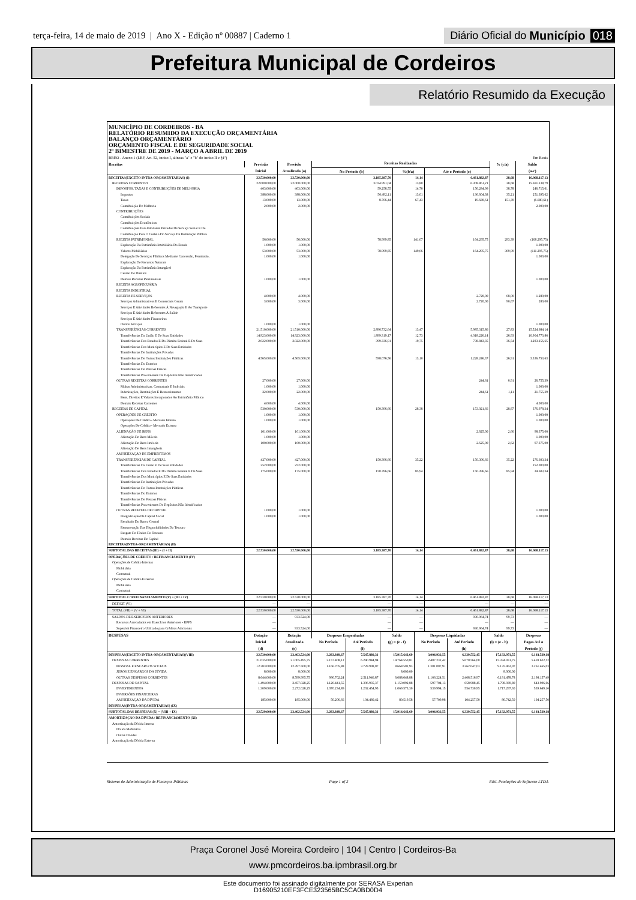terça-feira, 14 de maio de 2019 | Ano X - Edição nº 00887 | Caderno 1
Diário Oficial do Município 018
Prefeitura Municipal de Cordeiros
Relatório Resumido da Execução
MUNICÍPIO DE CORDEIROS - BA
RELATÓRIO RESUMIDO DA EXECUÇÃO ORÇAMENTÁRIA
BALANÇO ORÇAMENTÁRIO
ORÇAMENTO FISCAL E DE SEGURIDADE SOCIAL
2º BIMESTRE DE 2019 - MARÇO A ABRIL DE 2019
RREO - Anexo 1 (LRF, Art. 52, inciso I, alíneas "a" e "b" do inciso II e §1º) Em Reais
| Receitas | Previsão | Previsão | Receitas Realizadas | | | % (c/a) | Saldo |
| --- | --- | --- | --- | --- | --- | --- | --- |
| | Inicial | Atualizada (a) | No Período (b) | %(b/a) | Até o Período (c) | | (a-c) |
| RECEITAS(EXCETO INTRA-ORÇAMENTÁRIAS) (I) | 22.530.000,00 | 22.530.000,00 | 3.185.387,70 | 14,14 | 6.461.882,87 | 28,68 | 16.068.117,13 |
| RECEITAS CORRENTES | 22.000.000,00 | 22.000.000,00 | 3.034.991,04 | 13,80 | 6.308.861,21 | 28,68 | 15.691.138,79 |
| IMPOSTOS, TAXAS E CONTRIBUIÇÕES DE MELHORIA | 403.000,00 | 403.000,00 | 59.258,55 | 14,70 | 156.284,99 | 38,78 | 246.715,01 |
| Impostos | 388.000,00 | 388.000,00 | 50.492,11 | 13,01 | 136.604,38 | 35,21 | 251.395,62 |
| Taxas | 13.000,00 | 13.000,00 | 8.766,44 | 67,43 | 19.680,61 | 151,39 | (6.680,61) |
| Contribuição De Melhoria | 2.000,00 | 2.000,00 | | | | | 2.000,00 |
| CONTRIBUIÇÕES | | | | | | | |
| Contribuições Sociais | | | | | | | |
| Contribuições Econômicas | | | | | | | |
| Contribuições Para Entidades Privadas De Serviço Social E De | | | | | | | |
| Contribuição Para O Custeio Do Serviço De Iluminação Pública | | | | | | | |
| RECEITA PATRIMONIAL | 56.000,00 | 56.000,00 | 78.999,85 | 141,07 | 164.295,75 | 293,39 | (108.295,75) |
| Exploração Do Patrimônio Imobiliário Do Estado | 1.000,00 | 1.000,00 | | | | | 1.000,00 |
| Valores Mobiliários | 53.000,00 | 53.000,00 | 78.999,85 | 149,06 | 164.295,75 | 309,99 | (111.295,75) |
| Delegação De Serviços Públicos Mediante Concessão, Permissão, | 1.000,00 | 1.000,00 | | | | | 1.000,00 |
| Exploração De Recursos Naturais | | | | | | | |
| Exploração Do Patrimônio Intangível | | | | | | | |
| Cessão De Direitos | | | | | | | |
| Demais Receitas Patrimoniais | 1.000,00 | 1.000,00 | | | | | 1.000,00 |
| RECEITA AGROPECUÁRIA | | | | | | | |
| RECEITA INDUSTRIAL | | | | | | | |
| RECEITA DE SERVIÇOS | 4.000,00 | 4.000,00 | | | 2.720,00 | 68,00 | 1.280,00 |
| Serviços Administrativos E Comerciais Gerais | 3.000,00 | 3.000,00 | | | 2.720,00 | 90,67 | 280,00 |
| Serviços E Atividades Referentes À Navegação E Ao Transporte | | | | | | | |
| Serviços E Atividades Referentes À Saúde | | | | | | | |
| Serviços E Atividades Financeiras | | | | | | | |
| Outros Serviços | 1.000,00 | 1.000,00 | | | | | 1.000,00 |
| TRANSFERÊNCIAS CORRENTES | 21.510.000,00 | 21.510.000,00 | 2.896.732,64 | 13,47 | 5.985.315,86 | 27,83 | 15.524.684,14 |
| Transferências Da União E De Suas Entidades | 14.923.000,00 | 14.923.000,00 | 1.899.319,17 | 12,73 | 4.018.226,14 | 26,93 | 10.904.773,86 |
| Transferências Dos Estados E Do Distrito Federal E De Suas | 2.022.000,00 | 2.022.000,00 | 399.336,91 | 19,75 | 738.843,35 | 36,54 | 1.283.156,65 |
| Transferências Dos Municípios E De Suas Entidades | | | | | | | |
| Transferências De Instituições Privadas | | | | | | | |
| Transferências De Outras Instituições Públicas | 4.565.000,00 | 4.565.000,00 | 598.076,56 | 13,10 | 1.228.246,37 | 26,91 | 3.336.753,63 |
| Transferências Do Exterior | | | | | | | |
| Transferências De Pessoas Físicas | | | | | | | |
| Transferências Provenientes De Depósitos Não Identificados | | | | | | | |
| OUTRAS RECEITAS CORRENTES | 27.000,00 | 27.000,00 | | | 244,61 | 0,91 | 26.755,39 |
| Multas Administrativas, Contratuais E Judiciais | 1.000,00 | 1.000,00 | | | | | 1.000,00 |
| Indenizações, Restituições E Ressarcimentos | 22.000,00 | 22.000,00 | | | 244,61 | 1,11 | 21.755,39 |
| Bens, Direitos E Valores Incorporados Ao Patrimônio Público | | | | | | | |
| Demais Receitas Correntes | 4.000,00 | 4.000,00 | | | | | 4.000,00 |
| RECEITAS DE CAPITAL | 530.000,00 | 530.000,00 | 150.396,66 | 28,38 | 153.021,66 | 28,87 | 376.978,34 |
| OPERAÇÕES DE CRÉDITO | 1.000,00 | 1.000,00 | | | | | 1.000,00 |
| Operações De Crédito - Mercado Interno | 1.000,00 | 1.000,00 | | | | | 1.000,00 |
| Operações De Crédito - Mercado Externo | | | | | | | |
| ALIENAÇÃO DE BENS | 101.000,00 | 101.000,00 | | | 2.625,00 | 2,60 | 98.375,00 |
| Alienação De Bens Móveis | 1.000,00 | 1.000,00 | | | | | 1.000,00 |
| Alienação De Bens Imóveis | 100.000,00 | 100.000,00 | | | 2.625,00 | 2,62 | 97.375,00 |
| Alienação De Bens Intangíveis | | | | | | | |
| AMORTIZAÇÃO DE EMPRÉSTIMOS | | | | | | | |
| TRANSFERÊNCIAS DE CAPITAL | 427.000,00 | 427.000,00 | 150.396,66 | 35,22 | 150.396,66 | 35,22 | 276.603,34 |
| Transferências Da União E De Suas Entidades | 252.000,00 | 252.000,00 | | | | | 252.000,00 |
| Transferências Dos Estados E Do Distrito Federal E De Suas | 175.000,00 | 175.000,00 | 150.396,66 | 85,94 | 150.396,66 | 85,94 | 24.603,34 |
| Transferências Dos Municípios E De Suas Entidades | | | | | | | |
| Transferências De Instituições Privadas | | | | | | | |
| Transferências De Outras Instituições Públicas | | | | | | | |
| Transferências Do Exterior | | | | | | | |
| Transferências De Pessoas Físicas | | | | | | | |
| Transferências Provenientes De Depósitos Não Identificados | | | | | | | |
| OUTRAS RECEITAS DE CAPITAL | 1.000,00 | 1.000,00 | | | | | 1.000,00 |
| Integralização De Capital Social | 1.000,00 | 1.000,00 | | | | | 1.000,00 |
| Resultado Do Banco Central | | | | | | | |
| Remuneração Das Disponibilidades Do Tesouro | | | | | | | |
| Resgate De Títulos Do Tesouro | | | | | | | |
| Demais Receitas De Capital | | | | | | | |
| RECEITAS(INTRA-ORÇAMENTÁRIAS) (II) | | | | | | | |
| SUBTOTAL DAS RECEITAS (III) = (I + II) | 22.530.000,00 | 22.530.000,00 | 3.185.387,70 | 14,14 | 6.461.882,87 | 28,68 | 16.068.117,13 |
| OPERAÇÕES DE CRÉDITO / REFINANCIAMENTO (IV) | | | | | | | |
| Operações de Crédito Internas | | | | | | | |
| Mobiliária | | | | | | | |
| Contratual | | | | | | | |
| Operações de Crédito Externas | | | | | | | |
| Mobiliária | | | | | | | |
| Contratual | | | | | | | |
| SUBTOTAL C/ REFINANCIAMENTO (V) = (III + IV) | 22.530.000,00 | 22.530.000,00 | 3.185.387,70 | 14,14 | 6.461.882,87 | 28,68 | 16.068.117,13 |
| DÉFICIT (VI) | — | — | — | — | — | — | — |
| TOTAL (VII) = (V + VI) | 22.530.000,00 | 22.530.000,00 | 3.185.387,70 | 14,14 | 6.461.882,87 | 28,68 | 16.068.117,13 |
| SALDOS DE EXERCÍCIOS ANTERIORES | — | 933.524,00 | — | — | 930.964,74 | 99,73 | — |
| Recursos Arrecadados em Exercícios Anteriores - RPPS | — | | — | — | — | — | — |
| Superávit Financeiro Utilizado para Créditos Adicionais | — | 933.524,00 | — | — | 930.964,74 | 99,73 | — |
| DESPESAS | Dotação Inicial (d) | Dotação Atualizada (e) | Despesas Empenhadas | | Saldo | Despesas Liquidadas | | Saldo | Despesas Pagas Até o Período (j) |
| --- | --- | --- | --- | --- | --- | --- | --- | --- | --- |
| | | | No Período | Até Período (f) | (g) = (e - f) | No Período | Até Período (h) | (i) = (e - h) | |
| DESPESAS(EXCETO INTRA-ORÇAMENTÁRIAS)(VIII) | 22.530.000,00 | 23.463.524,00 | 3.283.849,67 | 7.547.880,31 | 15.915.643,69 | 3.004.936,55 | 6.329.552,45 | 17.133.971,55 | 6.103.529,18 |
| DESPESAS CORRENTES | 21.035.000,00 | 21.005.495,75 | 2.157.408,12 | 6.240.944,94 | 14.764.550,81 | 2.407.232,42 | 5.670.564,00 | 15.334.931,75 | 5.459.622,52 |
| PESSOAL E ENCARGOS SOCIAIS | 12.383.000,00 | 12.397.500,00 | 1.166.705,88 | 3.728.998,07 | 8.668.501,93 | 1.301.007,91 | 3.262.047,03 | 9.135.452,97 | 3.261.465,03 |
| JUROS E ENCARGOS DA DÍVIDA | 8.000,00 | 8.000,00 | | | 8.000,00 | | | 8.000,00 | |
| OUTRAS DESPESAS CORRENTES | 8.644.000,00 | 8.599.995,75 | 990.702,24 | 2.511.946,87 | 6.088.048,88 | 1.106.224,51 | 2.408.516,97 | 6.191.478,78 | 2.198.157,49 |
| DESPESAS DE CAPITAL | 1.494.000,00 | 2.457.028,25 | 1.126.441,55 | 1.306.935,37 | 1.150.092,88 | 597.704,13 | 658.988,45 | 1.798.039,80 | 643.906,66 |
| INVESTIMENTOS | 1.309.000,00 | 2.272.028,25 | 1.070.234,89 | 1.202.454,95 | 1.069.573,30 | 539.994,15 | 554.730,95 | 1.717.297,30 | 539.649,16 |
| INVERSÕES FINANCEIRAS | | | | | | | | | |
| AMORTIZAÇÃO DA DÍVIDA | 185.000,00 | 185.000,00 | 56.206,66 | 104.480,42 | 80.519,58 | 57.709,98 | 104.257,50 | 80.742,50 | 104.257,50 |
| DESPESAS(INTRA-ORÇAMENTÁRIAS) (IX) | | | | | | | | | |
| SUBTOTAL DAS DESPESAS (X) = (VIII + IX) | 22.529.000,00 | 23.462.524,00 | 3.283.849,67 | 7.547.880,31 | 15.914.643,69 | 3.004.936,55 | 6.329.552,45 | 17.132.971,55 | 6.103.529,18 |
| AMORTIZAÇÃO DA DÍVIDA / REFINANCIAMENTO (XI) | | | | | | | | | |
| Amortização da Dívida Interna | | | | | | | | | |
| Dívida Mobiliária | | | | | | | | | |
| Outras Dívidas | | | | | | | | | |
| Amortização da Dívida Externa | | | | | | | | | |
Sistema de Administração de Finanças Públicas Page 1 of 2 E&L Produções de Software LTDA
Praça Coronel José Moreira Cordeiro | 104 | Centro | Cordeiros-Ba
www.pmcordeiros.ba.ipmbrasil.org.br
Este documento foi assinado digitalmente por SERASA Experian
D16905210EF3FCE323565BC5CA0BD0D4